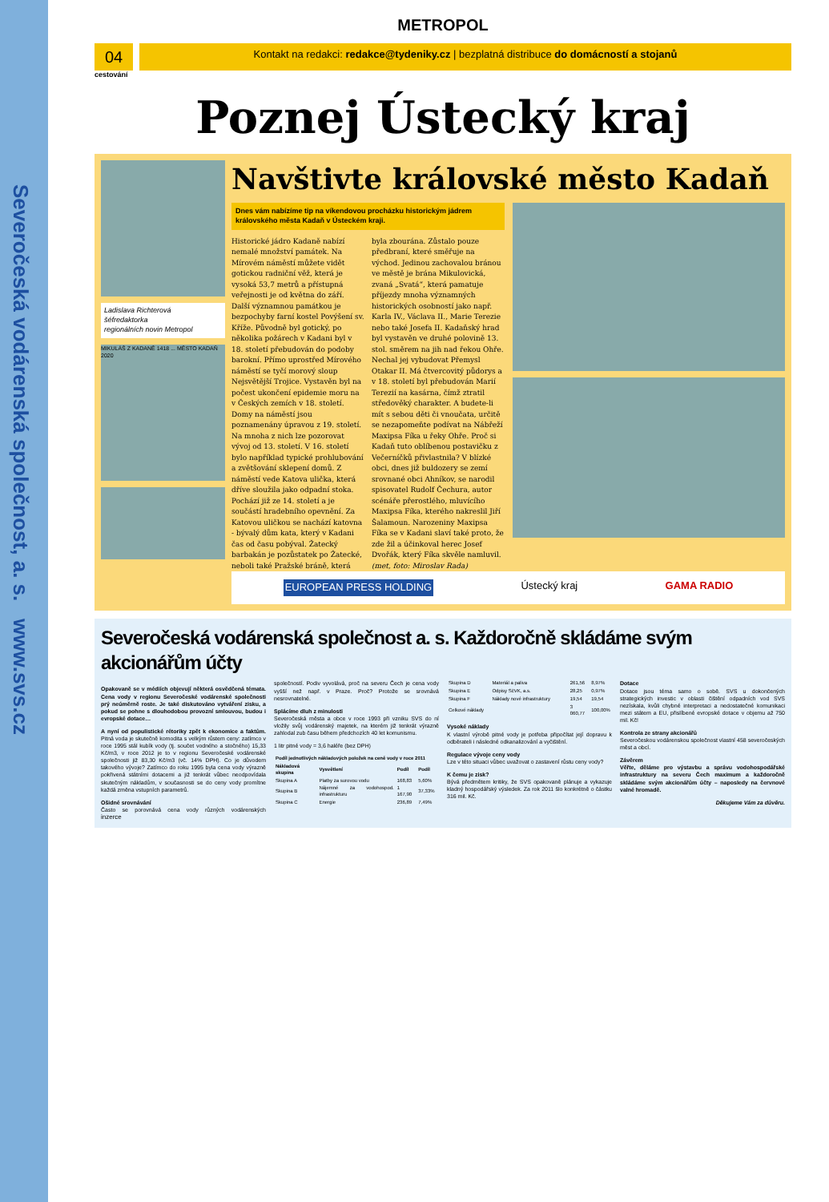Severočeská vodárenská společnost, a. s. www.svs.cz
METROPOL
04
Kontakt na redakci: redakce@tydeniky.cz | bezplatná distribuce do domácností a stojanů
cestování
Poznej Ústecký kraj
Ladislava Richterová
šéfredaktorka
regionálních novin Metropol
MIKULÁŠ Z KADANĚ 1418 ... MĚSTO KADAŇ 2020
Navštivte královské město Kadaň
Dnes vám nabízíme tip na víkendovou procházku historickým jádrem královského města Kadaň v Ústeckém kraji.
Historické jádro Kadaně nabízí nemalé množství památek. Na Mírovém náměstí můžete vidět gotickou radniční věž, která je vysoká 53,7 metrů a přístupná veřejnosti je od května do září. Další významnou památkou je bezpochyby farní kostel Povýšení sv. Kříže. Původně byl gotický, po několika požárech v Kadani byl v 18. století přebudován do podoby barokní. Přímo uprostřed Mírového náměstí se tyčí morový sloup Nejsvětější Trojice. Vystavěn byl na počest ukončení epidemie moru na v Českých zemích v 18. století. Domy na náměstí jsou poznamenány úpravou z 19. století. Na mnoha z nich lze pozorovat vývoj od 13. století. V 16. století bylo například typické prohlubování a zvětšování sklepení domů. Z náměstí vede Katova ulička, která dříve sloužila jako odpadní stoka. Pochází již ze 14. století a je součástí hradebního opevnění. Za Katovou uličkou se nachází katovna - bývalý dům kata, který v Kadani čas od času pobýval. Žatecký barbakán je pozůstatek po Žatecké, neboli také Pražské bráně, která byla zbourána. Zůstalo pouze předbraní, které směřuje na východ. Jedinou zachovalou bránou ve městě je brána Mikulovická, zvaná „Svatá“, která pamatuje příjezdy mnoha významných historických osobností jako např. Karla IV., Václava II., Marie Terezie nebo také Josefa II. Kadaňský hrad byl vystavěn ve druhé polovině 13. stol. směrem na jih nad řekou Ohře. Nechal jej vybudovat Přemysl Otakar II. Má čtvercovitý půdorys a v 18. století byl přebudován Marií Terezií na kasárna, čímž ztratil středověký charakter. A budete-li mít s sebou děti či vnoučata, určitě se nezapomeňte podívat na Nábřeží Maxipsa Fíka u řeky Ohře. Proč si Kadaň tuto oblíbenou postavičku z Večerníčků přivlastnila? V blízké obci, dnes již buldozery se zemí srovnané obci Ahníkov, se narodil spisovatel Rudolf Čechura, autor scénáře přerostlého, mluvícího Maxipsa Fíka, kterého nakreslil Jiří Šalamoun. Narozeniny Maxipsa Fíka se v Kadani slaví také proto, že zde žil a účinkoval herec Josef Dvořák, který Fíka skvěle namluvil.
(met, foto: Miroslav Rada)
EUROPEAN PRESS HOLDING Ústecký kraj GAMA RADIO
Severočeská vodárenská společnost a. s. Každoročně skládáme svým akcionářům účty
Opakovaně se v médiích objevují některá osvědčená témata. Cena vody v regionu Severočeské vodárenské společnosti prý neúměrně roste. Je také diskutováno vytváření zisku, a pokud se pohne s dlouhodobou provozní smlouvou, budou i evropské dotace…
A nyní od populistické rétoriky zpět k ekonomice a faktům. Pitná voda je skutečně komodita s velkým růstem ceny: zatímco v roce 1995 stál kubík vody (tj. součet vodného a stočného) 15,33 Kč/m3, v roce 2012 je to v regionu Severočeské vodárenské společnosti již 83,30 Kč/m3 (vč. 14% DPH). Co je důvodem takového vývoje? Zatímco do roku 1995 byla cena vody výrazně pokřivená státními dotacemi a již tenkrát vůbec neodpovídala skutečným nákladům, v současnosti se do ceny vody promítne každá změna vstupních parametrů.
Ošidné srovnávání
Často se porovnává cena vody různých vodárenských společností. Podiv vyvolává, proč na severu Čech je cena vody vyšší než např. v Praze. Proč? Protože se srovnává nesrovnatelné.
Splácíme dluh z minulosti
Severočeská města a obce v roce 1993 při vzniku SVS do ní vložily svůj vodárenský majetek, na kterém již tenkrát výrazně zahlodal zub času během předchozích 40 let komunismu.
1 litr pitné vody = 3,6 haléře (bez DPH)
| Podíl jednotlivých nákladových položek na ceně vody v roce 2011 | | | |
| --- | --- | --- | --- |
| Nákladová skupina | Vysvětlení | Podíl | Podíl |
| Skupina A | Platby za surovou vodu | 168,83 | 5,60% |
| Skupina B | Nájemné za vodohospod. infrastrukturu | 1 167,90 | 37,33% |
| Skupina C | Energie | 236,89 | 7,49% |
| Skupina D | Materiál a paliva | 261,56 | 8,97% |
| Skupina E | Odpisy SčVK, a.s. | 28,25 | 0,97% |
| Skupina F | Náklady nové infrastruktury | 19,54 | 19,54 |
| Celkové náklady | | 3 060,77 | 100,00% |
Vysoké náklady
K vlastní výrobě pitné vody je potřeba připočítat její dopravu k odběrateli i následné odkanalizování a vyčištění.
Regulace vývoje ceny vody
Lze v této situaci vůbec uvažovat o zastavení růstu ceny vody?
K čemu je zisk?
Bývá předmětem kritiky, že SVS opakovaně plánuje a vykazuje kladný hospodářský výsledek. Za rok 2011 šlo konkrétně o částku 316 mil. Kč.
Dotace
Dotace jsou téma samo o sobě. SVS u dokončených strategických investic v oblasti čištění odpadních vod SVS nezískala, kvůli chybné interpretaci a nedostatečné komunikaci mezi státem a EU, přislíbené evropské dotace v objemu až 750 mil. Kč!
Kontrola ze strany akcionářů
Severočeskou vodárenskou společnost vlastní 458 severočeských měst a obcí.
Závěrem
Věřte, děláme pro výstavbu a správu vodohospodářské infrastruktury na severu Čech maximum a každoročně skládáme svým akcionářům účty – naposledy na červnové valné hromadě.
Děkujeme Vám za důvěru.
inzerce